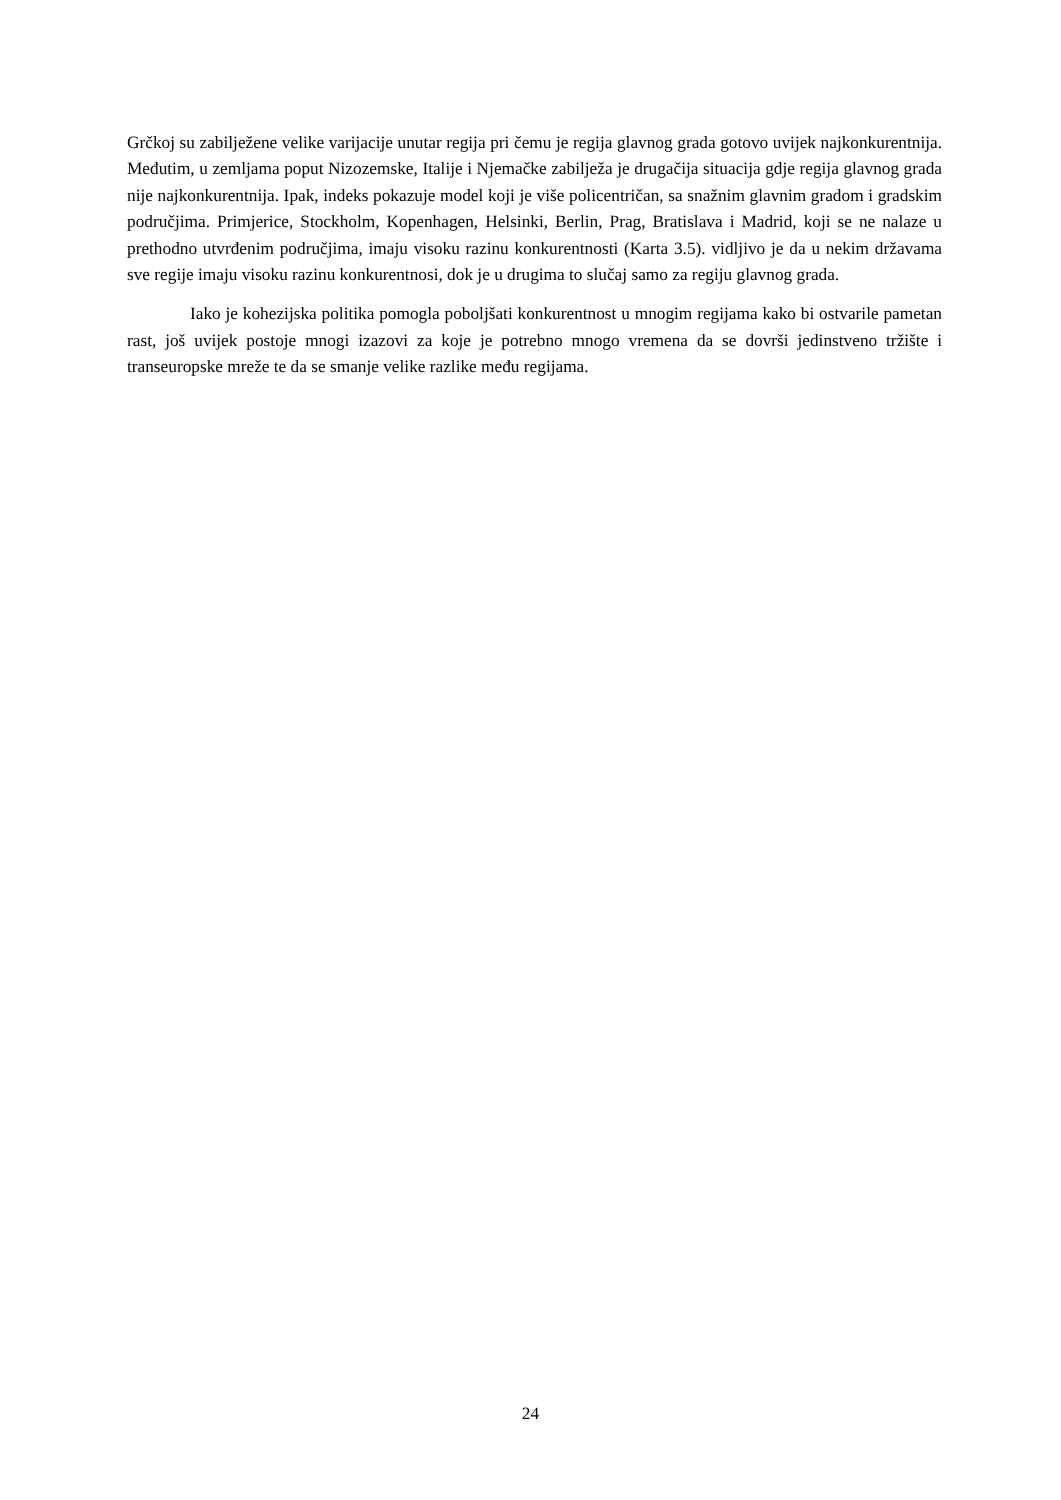Grčkoj su zabilježene velike varijacije unutar regija pri čemu je regija glavnog grada gotovo uvijek najkonkurentnija. Međutim, u zemljama poput Nizozemske, Italije i Njemačke zabilježa je drugačija situacija gdje regija glavnog grada nije najkonkurentnija. Ipak, indeks pokazuje model koji je više policentričan, sa snažnim glavnim gradom i gradskim područjima. Primjerice, Stockholm, Kopenhagen, Helsinki, Berlin, Prag, Bratislava i Madrid, koji se ne nalaze u prethodno utvrđenim područjima, imaju visoku razinu konkurentnosti (Karta 3.5). vidljivo je da u nekim državama sve regije imaju visoku razinu konkurentnosi, dok je u drugima to slučaj samo za regiju glavnog grada.
Iako je kohezijska politika pomogla poboljšati konkurentnost u mnogim regijama kako bi ostvarile pametan rast, još uvijek postoje mnogi izazovi za koje je potrebno mnogo vremena da se dovrši jedinstveno tržište i transeuropske mreže te da se smanje velike razlike među regijama.
24